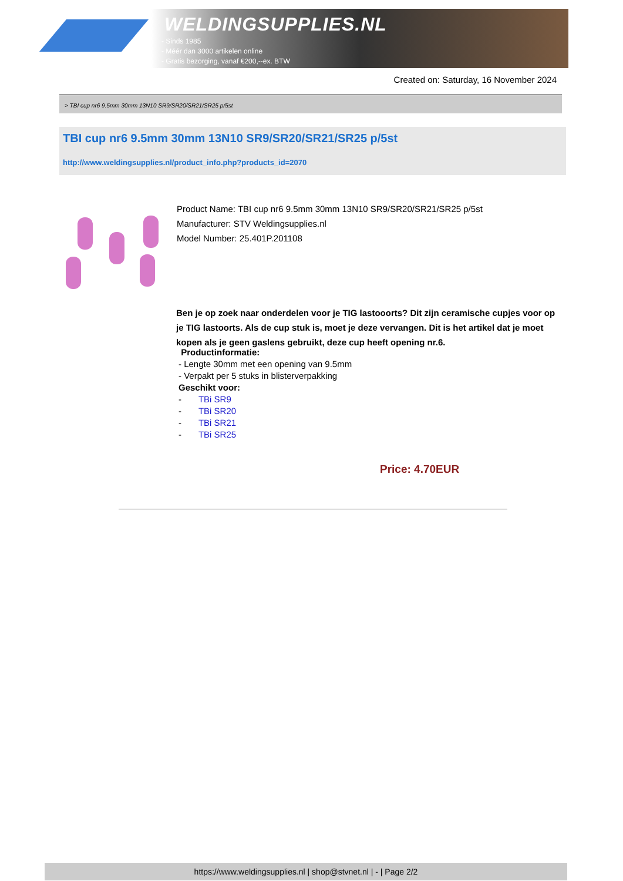WELDINGSUPPLIES.NL
- Sinds 1985
- Méér dan 3000 artikelen online
- Gratis bezorging, vanaf €200,--ex. BTW
Created on: Saturday, 16 November 2024
> TBI cup nr6 9.5mm 30mm 13N10 SR9/SR20/SR21/SR25 p/5st
TBI cup nr6 9.5mm 30mm 13N10 SR9/SR20/SR21/SR25 p/5st
http://www.weldingsupplies.nl/product_info.php?products_id=2070
Product Name: TBI cup nr6 9.5mm 30mm 13N10 SR9/SR20/SR21/SR25 p/5st
Manufacturer: STV Weldingsupplies.nl
Model Number: 25.401P.201108
Ben je op zoek naar onderdelen voor je TIG lastooorts? Dit zijn ceramische cupjes voor op je TIG lastoorts. Als de cup stuk is, moet je deze vervangen. Dit is het artikel dat je moet kopen als je geen gaslens gebruikt, deze cup heeft opening nr.6.
Productinformatie:
- Lengte 30mm met een opening van 9.5mm
- Verpakt per 5 stuks in blisterverpakking
Geschikt voor:
- TBi SR9
- TBi SR20
- TBi SR21
- TBi SR25
Price: 4.70EUR
https://www.weldingsupplies.nl | shop@stvnet.nl | - | Page 2/2